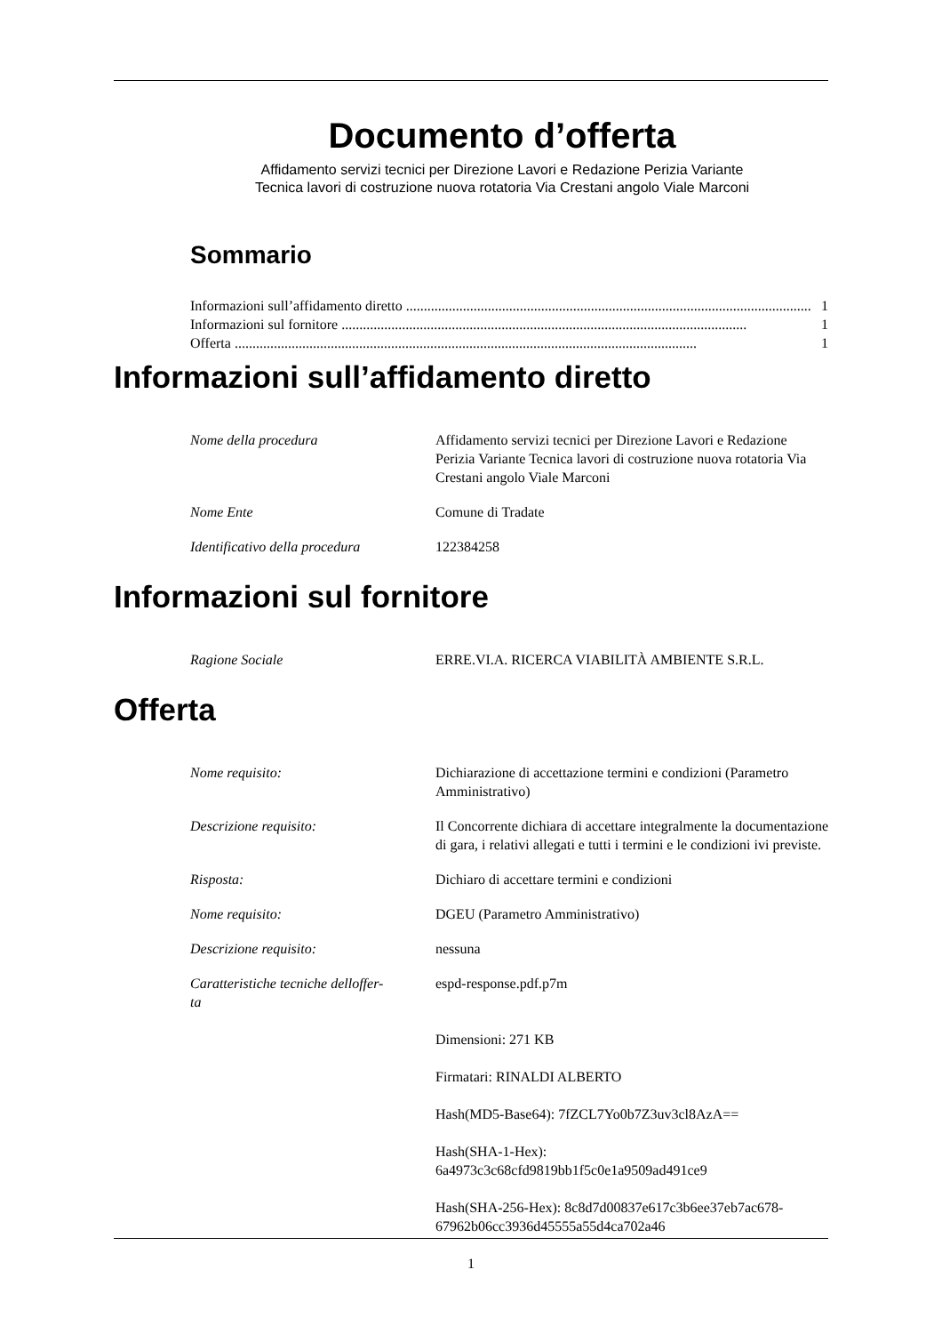Documento d’offerta
Affidamento servizi tecnici per Direzione Lavori e Redazione Perizia Variante
Tecnica lavori di costruzione nuova rotatoria Via Crestani angolo Viale Marconi
Sommario
Informazioni sull’affidamento diretto.................................................................................................................. 1
Informazioni sul fornitore.................................................................................................................. 1
Offerta.................................................................................................................................. 1
Informazioni sull’affidamento diretto
| Nome della procedura | Affidamento servizi tecnici per Direzione Lavori e Redazione Perizia Variante Tecnica lavori di costruzione nuova rotatoria Via Crestani angolo Viale Marconi |
| Nome Ente | Comune di Tradate |
| Identificativo della procedura | 122384258 |
Informazioni sul fornitore
| Ragione Sociale | ERRE.VI.A. RICERCA VIABILITÀ AMBIENTE S.R.L. |
Offerta
| Nome requisito: | Dichiarazione di accettazione termini e condizioni (Parametro Amministrativo) |
| Descrizione requisito: | Il Concorrente dichiara di accettare integralmente la documentazione di gara, i relativi allegati e tutti i termini e le condizioni ivi previste. |
| Risposta: | Dichiaro di accettare termini e condizioni |
| Nome requisito: | DGEU (Parametro Amministrativo) |
| Descrizione requisito: | nessuna |
| Caratteristiche tecniche delloffer- ta | espd-response.pdf.p7m Dimensioni: 271 KB Firmatari: RINALDI ALBERTO Hash(MD5-Base64): 7fZCL7Yo0b7Z3uv3cl8AzA== Hash(SHA-1-Hex): 6a4973c3c68cfd9819bb1f5c0e1a9509ad491ce9 Hash(SHA-256-Hex): 8c8d7d00837e617c3b6ee37eb7ac678-67962b06cc3936d45555a55d4ca702a46 |
1